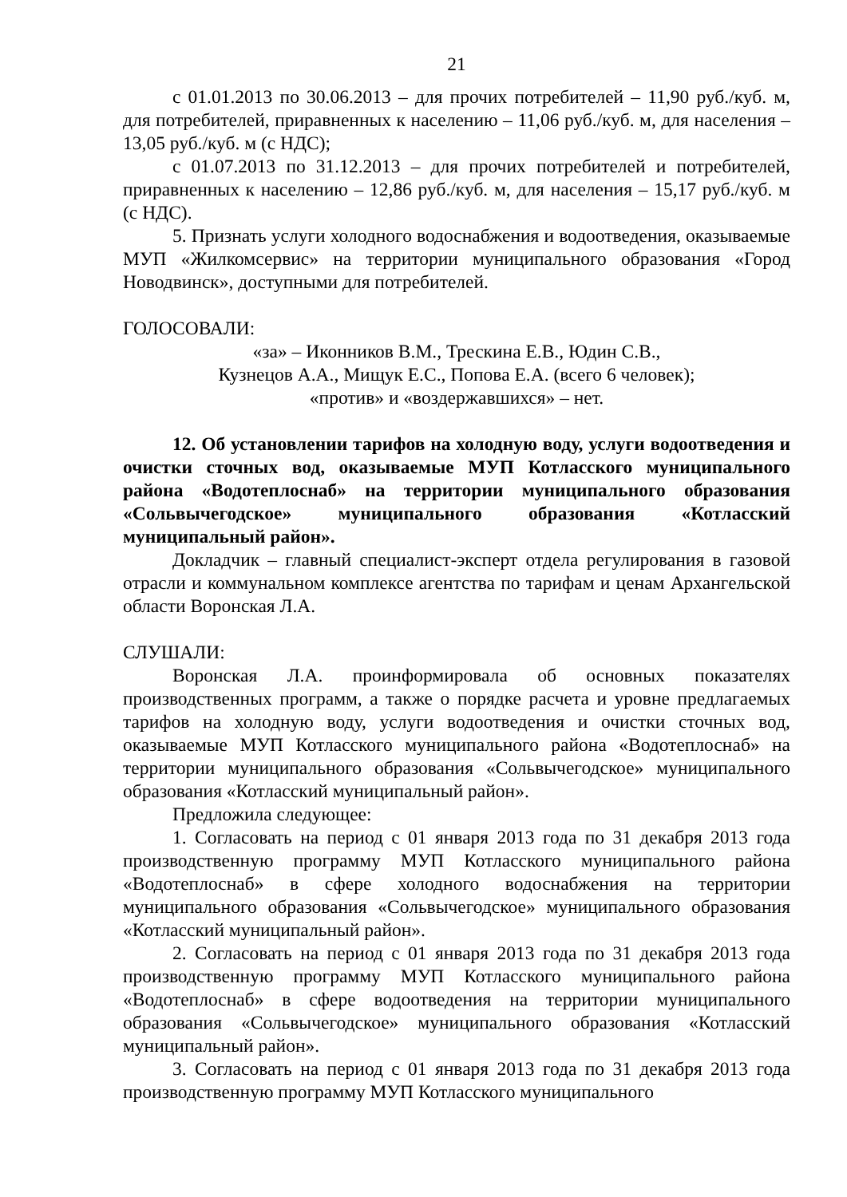21
с 01.01.2013 по 30.06.2013 – для прочих потребителей – 11,90 руб./куб. м, для потребителей, приравненных к населению – 11,06 руб./куб. м, для населения – 13,05 руб./куб. м (с НДС);
с 01.07.2013 по 31.12.2013 – для прочих потребителей и потребителей, приравненных к населению – 12,86 руб./куб. м, для населения – 15,17 руб./куб. м (с НДС).
5. Признать услуги холодного водоснабжения и водоотведения, оказываемые МУП «Жилкомсервис» на территории муниципального образования «Город Новодвинск», доступными для потребителей.
ГОЛОСОВАЛИ:
«за» – Иконников В.М., Трескина Е.В., Юдин С.В.,
Кузнецов А.А., Мищук Е.С., Попова Е.А. (всего 6 человек);
«против» и «воздержавшихся» – нет.
12. Об установлении тарифов на холодную воду, услуги водоотведения и очистки сточных вод, оказываемые МУП Котласского муниципального района «Водотеплоснаб» на территории муниципального образования «Сольвычегодское» муниципального образования «Котласский муниципальный район».
Докладчик – главный специалист-эксперт отдела регулирования в газовой отрасли и коммунальном комплексе агентства по тарифам и ценам Архангельской области Воронская Л.А.
СЛУШАЛИ:
Воронская Л.А. проинформировала об основных показателях производственных программ, а также о порядке расчета и уровне предлагаемых тарифов на холодную воду, услуги водоотведения и очистки сточных вод, оказываемые МУП Котласского муниципального района «Водотеплоснаб» на территории муниципального образования «Сольвычегодское» муниципального образования «Котласский муниципальный район».
Предложила следующее:
1. Согласовать на период с 01 января 2013 года по 31 декабря 2013 года производственную программу МУП Котласского муниципального района «Водотеплоснаб» в сфере холодного водоснабжения на территории муниципального образования «Сольвычегодское» муниципального образования «Котласский муниципальный район».
2. Согласовать на период с 01 января 2013 года по 31 декабря 2013 года производственную программу МУП Котласского муниципального района «Водотеплоснаб» в сфере водоотведения на территории муниципального образования «Сольвычегодское» муниципального образования «Котласский муниципальный район».
3. Согласовать на период с 01 января 2013 года по 31 декабря 2013 года производственную программу МУП Котласского муниципального